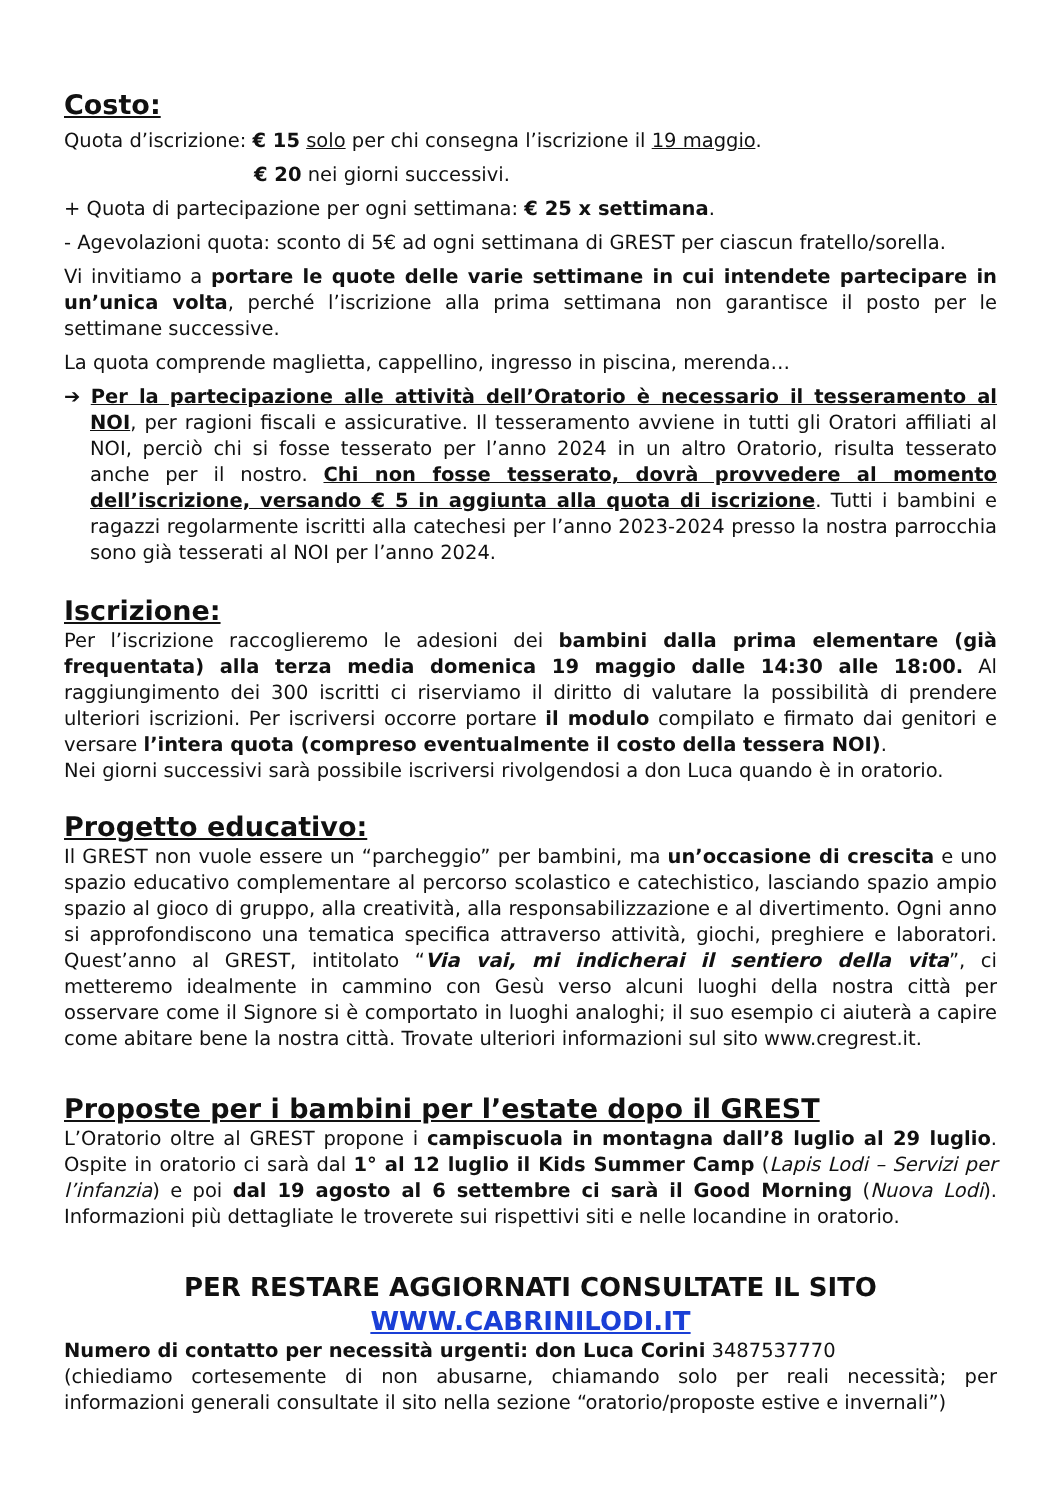Costo:
Quota d’iscrizione: € 15 solo per chi consegna l’iscrizione il 19 maggio.
€ 20 nei giorni successivi.
+ Quota di partecipazione per ogni settimana: € 25 x settimana.
- Agevolazioni quota: sconto di 5€ ad ogni settimana di GREST per ciascun fratello/sorella.
Vi invitiamo a portare le quote delle varie settimane in cui intendete partecipare in un’unica volta, perché l’iscrizione alla prima settimana non garantisce il posto per le settimane successive.
La quota comprende maglietta, cappellino, ingresso in piscina, merenda…
➔ Per la partecipazione alle attività dell’Oratorio è necessario il tesseramento al NOI, per ragioni fiscali e assicurative. Il tesseramento avviene in tutti gli Oratori affiliati al NOI, perciò chi si fosse tesserato per l’anno 2024 in un altro Oratorio, risulta tesserato anche per il nostro. Chi non fosse tesserato, dovrà provvedere al momento dell’iscrizione, versando € 5 in aggiunta alla quota di iscrizione. Tutti i bambini e ragazzi regolarmente iscritti alla catechesi per l’anno 2023-2024 presso la nostra parrocchia sono già tesserati al NOI per l’anno 2024.
Iscrizione:
Per l’iscrizione raccoglieremo le adesioni dei bambini dalla prima elementare (già frequentata) alla terza media domenica 19 maggio dalle 14:30 alle 18:00. Al raggiungimento dei 300 iscritti ci riserviamo il diritto di valutare la possibilità di prendere ulteriori iscrizioni. Per iscriversi occorre portare il modulo compilato e firmato dai genitori e versare l’intera quota (compreso eventualmente il costo della tessera NOI).
Nei giorni successivi sarà possibile iscriversi rivolgendosi a don Luca quando è in oratorio.
Progetto educativo:
Il GREST non vuole essere un “parcheggio” per bambini, ma un’occasione di crescita e uno spazio educativo complementare al percorso scolastico e catechistico, lasciando spazio ampio spazio al gioco di gruppo, alla creatività, alla responsabilizzazione e al divertimento. Ogni anno si approfondiscono una tematica specifica attraverso attività, giochi, preghiere e laboratori. Quest’anno al GREST, intitolato “Via vai, mi indicherai il sentiero della vita”, ci metteremo idealmente in cammino con Gesù verso alcuni luoghi della nostra città per osservare come il Signore si è comportato in luoghi analoghi; il suo esempio ci aiuterà a capire come abitare bene la nostra città. Trovate ulteriori informazioni sul sito www.cregrest.it.
Proposte per i bambini per l’estate dopo il GREST
L’Oratorio oltre al GREST propone i campiscuola in montagna dall’8 luglio al 29 luglio. Ospite in oratorio ci sarà dal 1° al 12 luglio il Kids Summer Camp (Lapis Lodi – Servizi per l’infanzia) e poi dal 19 agosto al 6 settembre ci sarà il Good Morning (Nuova Lodi). Informazioni più dettagliate le troverete sui rispettivi siti e nelle locandine in oratorio.
PER RESTARE AGGIORNATI CONSULTATE IL SITO WWW.CABRINILODI.IT
Numero di contatto per necessità urgenti: don Luca Corini 3487537770
(chiediamo cortesemente di non abusarne, chiamando solo per reali necessità; per informazioni generali consultate il sito nella sezione “oratorio/proposte estive e invernali”)